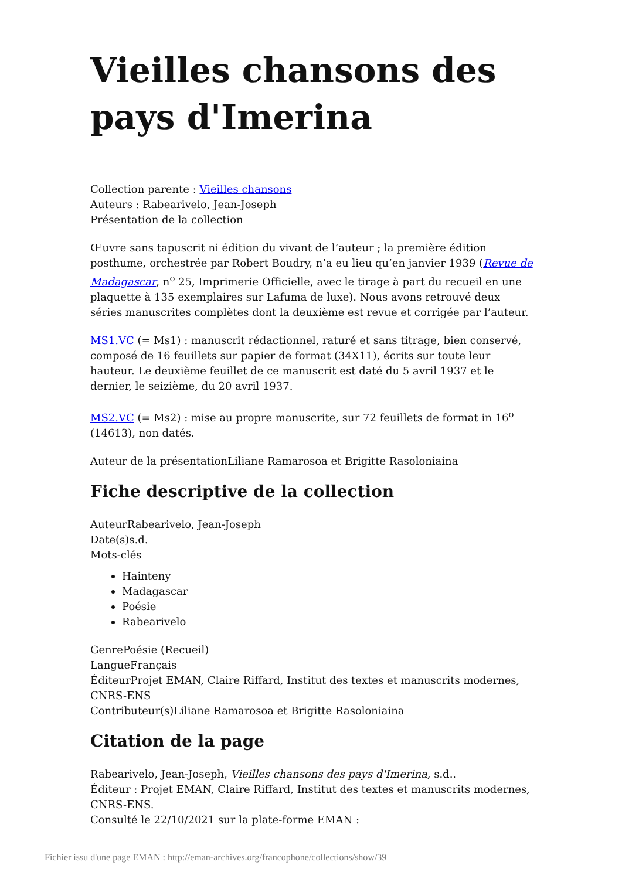Vieilles chansons des pays d'Imerina
Collection parente : Vieilles chansons
Auteurs : Rabearivelo, Jean-Joseph
Présentation de la collection
Œuvre sans tapuscrit ni édition du vivant de l’auteur ; la première édition posthume, orchestrée par Robert Boudry, n’a eu lieu qu’en janvier 1939 (Revue de Madagascar, n<sup>o</sup> 25, Imprimerie Officielle, avec le tirage à part du recueil en une plaquette à 135 exemplaires sur Lafuma de luxe). Nous avons retrouvé deux séries manuscrites complètes dont la deuxième est revue et corrigée par l’auteur.
MS1.VC (= Ms1) : manuscrit rédactionnel, raturé et sans titrage, bien conservé, composé de 16 feuillets sur papier de format (34X11), écrits sur toute leur hauteur. Le deuxième feuillet de ce manuscrit est daté du 5 avril 1937 et le dernier, le seizième, du 20 avril 1937.
MS2.VC (= Ms2) : mise au propre manuscrite, sur 72 feuillets de format in 16<sup>o</sup> (14613), non datés.
Auteur de la présentationLiliane Ramarosoa et Brigitte Rasoloniaina
Fiche descriptive de la collection
AuteurRabearivelo, Jean-Joseph
Date(s)s.d.
Mots-clés
Hainteny
Madagascar
Poésie
Rabearivelo
GenrePoésie (Recueil)
LangueFrançais
ÉditeurProjet EMAN, Claire Riffard, Institut des textes et manuscrits modernes, CNRS-ENS
Contributeur(s)Liliane Ramarosoa et Brigitte Rasoloniaina
Citation de la page
Rabearivelo, Jean-Joseph, Vieilles chansons des pays d'Imerina, s.d..
Éditeur : Projet EMAN, Claire Riffard, Institut des textes et manuscrits modernes, CNRS-ENS.
Consulté le 22/10/2021 sur la plate-forme EMAN :
Fichier issu d'une page EMAN : http://eman-archives.org/francophone/collections/show/39